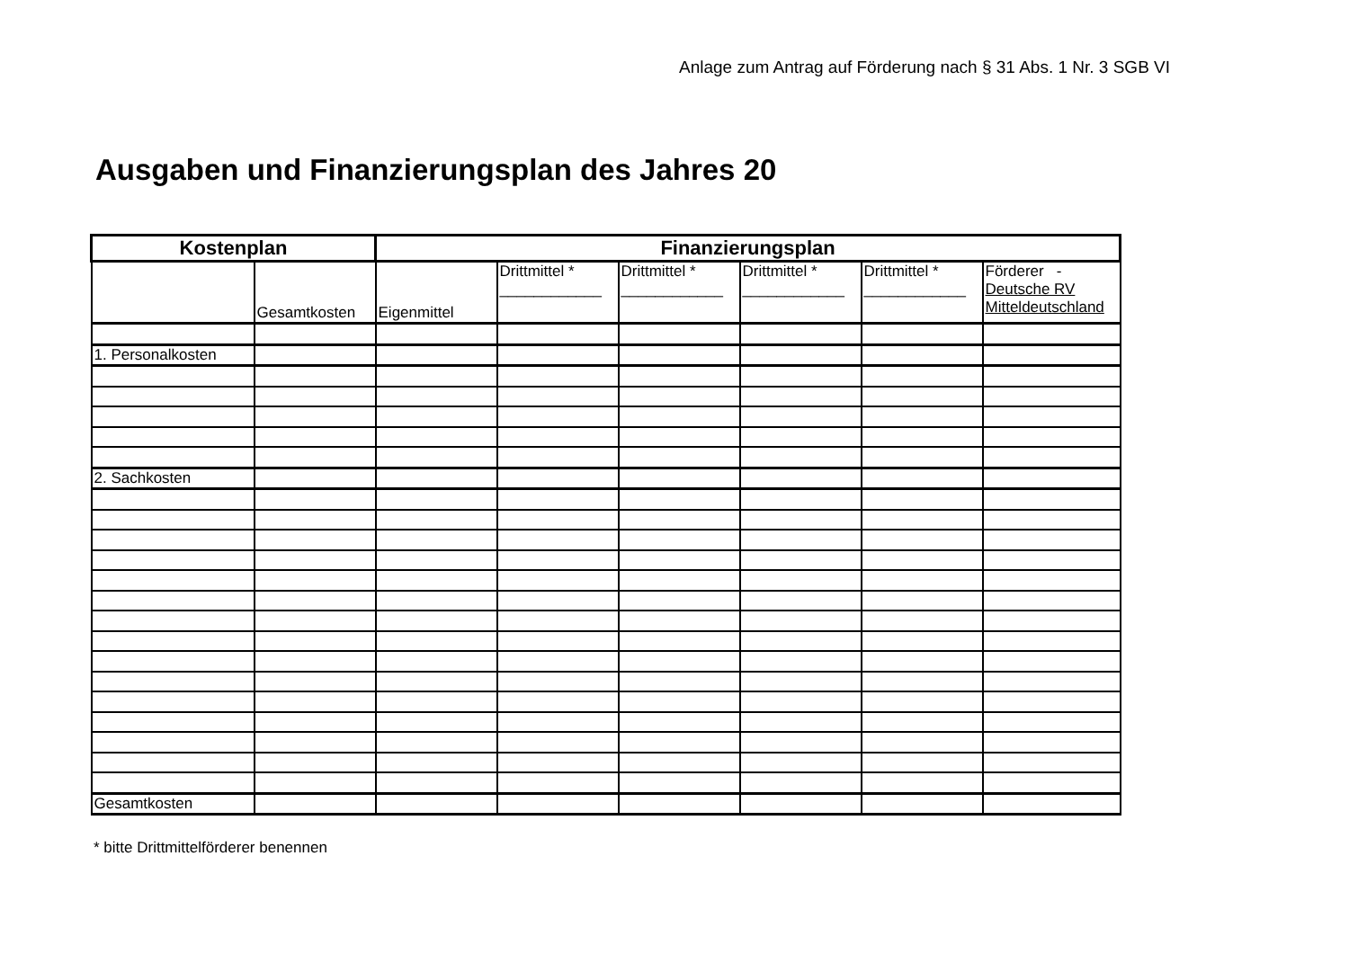Anlage zum Antrag auf Förderung nach § 31 Abs. 1 Nr. 3 SGB VI
Ausgaben und Finanzierungsplan des Jahres 20
| Kostenplan | | Finanzierungsplan | | | | | |
| --- | --- | --- | --- | --- | --- | --- | --- |
| | Gesamtkosten | Eigenmittel | Drittmittel * ____________ | Drittmittel * ____________ | Drittmittel * ____________ | Drittmittel * ____________ | Förderer - Deutsche RV Mitteldeutschland |
| 1. Personalkosten | | | | | | | |
| 2. Sachkosten | | | | | | | |
| Gesamtkosten | | | | | | | |
* bitte Drittmittelförderer benennen